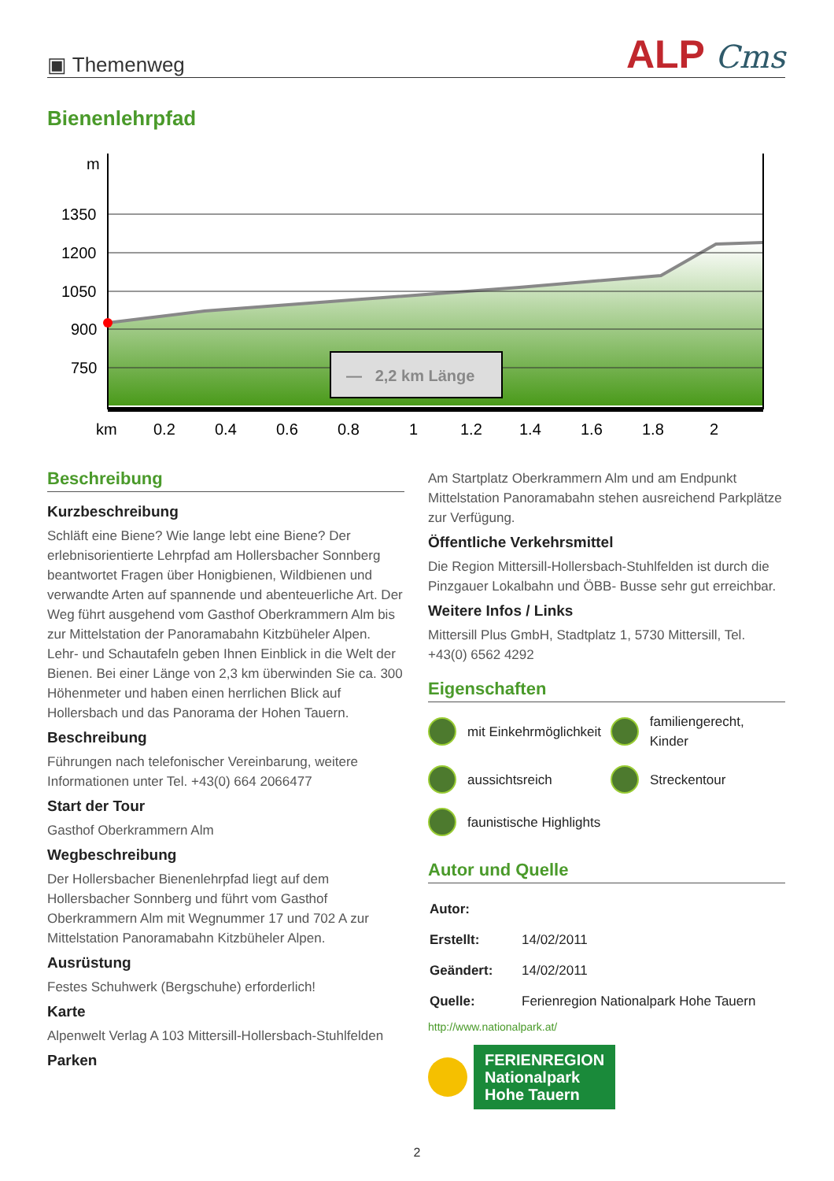▣ Themenweg
ALP Cms
Bienenlehrpfad
m
1350
1200
1050
900
750
km
0.2
0.4
0.6
0.8
1
1.2
1.4
1.6
1.8
2
— 2,2 km Länge
Beschreibung
Kurzbeschreibung
Schläft eine Biene? Wie lange lebt eine Biene? Der erlebnisorientierte Lehrpfad am Hollersbacher Sonnberg beantwortet Fragen über Honigbienen, Wildbienen und verwandte Arten auf spannende und abenteuerliche Art. Der Weg führt ausgehend vom Gasthof Oberkrammern Alm bis zur Mittelstation der Panoramabahn Kitzbüheler Alpen. Lehr- und Schautafeln geben Ihnen Einblick in die Welt der Bienen. Bei einer Länge von 2,3 km überwinden Sie ca. 300 Höhenmeter und haben einen herrlichen Blick auf Hollersbach und das Panorama der Hohen Tauern.
Beschreibung
Führungen nach telefonischer Vereinbarung, weitere Informationen unter Tel. +43(0) 664 2066477
Start der Tour
Gasthof Oberkrammern Alm
Wegbeschreibung
Der Hollersbacher Bienenlehrpfad liegt auf dem Hollersbacher Sonnberg und führt vom Gasthof Oberkrammern Alm mit Wegnummer 17 und 702 A zur Mittelstation Panoramabahn Kitzbüheler Alpen.
Ausrüstung
Festes Schuhwerk (Bergschuhe) erforderlich!
Karte
Alpenwelt Verlag A 103 Mittersill-Hollersbach-Stuhlfelden
Parken
Am Startplatz Oberkrammern Alm und am Endpunkt Mittelstation Panoramabahn stehen ausreichend Parkplätze zur Verfügung.
Öffentliche Verkehrsmittel
Die Region Mittersill-Hollersbach-Stuhlfelden ist durch die Pinzgauer Lokalbahn und ÖBB- Busse sehr gut erreichbar.
Weitere Infos / Links
Mittersill Plus GmbH, Stadtplatz 1, 5730 Mittersill, Tel. +43(0) 6562 4292
Eigenschaften
mit Einkehrmöglichkeit
familiengerecht, Kinder
aussichtsreich
Streckentour
faunistische Highlights
Autor und Quelle
| Autor: | |
| Erstellt: | 14/02/2011 |
| Geändert: | 14/02/2011 |
| Quelle: | Ferienregion Nationalpark Hohe Tauern |
http://www.nationalpark.at/
FERIENREGION
Nationalpark
Hohe Tauern
2